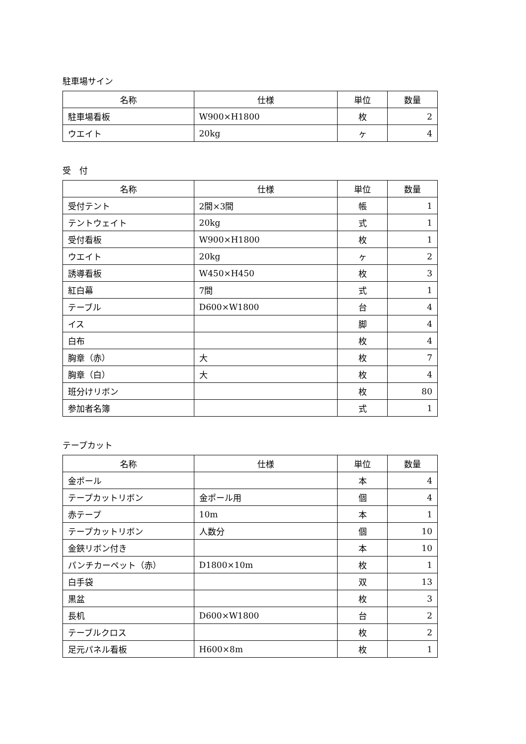駐車場サイン
| 名称 | 仕様 | 単位 | 数量 |
| --- | --- | --- | --- |
| 駐車場看板 | W900×H1800 | 枚 | 2 |
| ウエイト | 20kg | ヶ | 4 |
受　付
| 名称 | 仕様 | 単位 | 数量 |
| --- | --- | --- | --- |
| 受付テント | 2間×3間 | 帳 | 1 |
| テントウェイト | 20kg | 式 | 1 |
| 受付看板 | W900×H1800 | 枚 | 1 |
| ウエイト | 20kg | ヶ | 2 |
| 誘導看板 | W450×H450 | 枚 | 3 |
| 紅白幕 | 7間 | 式 | 1 |
| テーブル | D600×W1800 | 台 | 4 |
| イス | | 脚 | 4 |
| 白布 | | 枚 | 4 |
| 胸章（赤） | 大 | 枚 | 7 |
| 胸章（白） | 大 | 枚 | 4 |
| 班分けリボン | | 枚 | 80 |
| 参加者名簿 | | 式 | 1 |
テープカット
| 名称 | 仕様 | 単位 | 数量 |
| --- | --- | --- | --- |
| 金ポール | | 本 | 4 |
| テープカットリボン | 金ポール用 | 個 | 4 |
| 赤テープ | 10m | 本 | 1 |
| テープカットリボン | 人数分 | 個 | 10 |
| 金鋏リボン付き | | 本 | 10 |
| パンチカーペット（赤） | D1800×10m | 枚 | 1 |
| 白手袋 | | 双 | 13 |
| 黒盆 | | 枚 | 3 |
| 長机 | D600×W1800 | 台 | 2 |
| テーブルクロス | | 枚 | 2 |
| 足元パネル看板 | H600×8m | 枚 | 1 |